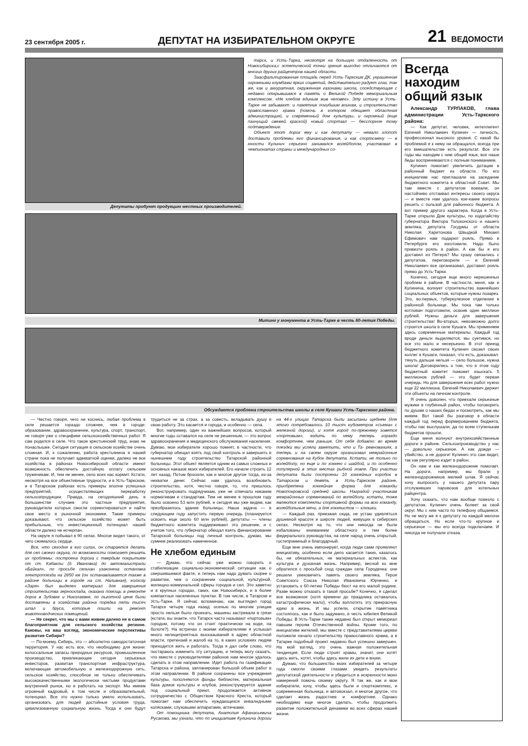23 сентября 2005 г. ДЕПУТАТ НА ИЗБИРАТЕЛЬНОМ ОКРУГЕ 21 ВЕДОМОСТИ
Депутаты пробуют продукцию местных производителей. тарск, и Усть-Тарка, несмотря на большую отдаленность от Новосибирска,с эстетической точки зрения выгодно отличаются от многих других райцентров нашей области.
Заасфальтированная площадь перед Усть-Таркским ДК, украшенная огромными клумбами ярких соцветий, действительно радует глаз, так же, как и аккуратная, окруженная газонами школа, соседствующая с недавно открывшимся в память о Великой Победе мемориальным комплексом. «Не хлебом единым жив человек». Эту истину в Усть-Тарке не забывают: и памятник погибшим воинам, и строительство православного храма (помочь в котором обещает областная администрация), и современный дом культуры, и огромный (еще пахнущий свежей краской) новый спортзал — бесспорное тому подтверждение.
Объект этот дорог ему и как депутату — немало хлопот доставили проблемы его финансирования, и как спортсмену — в юности Кулинич серьезно занимался волейболом, участвовал в чемпионатах страны и международных со-
Митинг у монумента в Усть-Тарке в честь 60-летия Победы.
Обсуждается проблема строительства школы в селе Кушаги Усть-Таркского района.
— Честно говоря, чего ни коснись, любая проблема в селе решается гораздо сложнее, чем в городе: образование, здравоохранение, культура, спорт, транспорт, не говоря уже о специфике сельскохозяйственных работ. Я сам родился в селе. Что такое крестьянский труд, знаю не понаслышке. Сегодня ситуация в сельском хозяйстве очень сложная. И, к сожалению, работа крестьянина в нашей стране пока не получает адекватной оценки, далеко не все хозяйства в районах Новосибирской области имеют возможность обеспечить достойную оплату сельским труженикам. И, тем не менее, село всех нас кормит. Кстати, несмотря на все объективные трудности, и в Усть-Таркском, и в Татарском районах есть примеры вполне успешных предприятий, осуществляющих переработку сельхозпродукции. Правда, на сегодняшний день в большинстве случаев это частные предприятия, руководители которых смогли сориентироваться и найти свое место в рыночной экономике. Такие примеры доказывают, что сельское хозяйство может быть прибыльным, что инвестиционный потенциал нашей области далеко не исчерпан.
На округе я побывал в 90 селах. Многое видел такого, от чего сжималось сердце.
Все, что сегодня в его силах, он старается делать для сел своего округа, по возможности помогает решать их проблемы: построена дорога с твердым покрытием от ст. Кабаклы (д. Ивановка) до автомагистрали «Байкал», по просьбе сельчан узаконена остановка электропоезда на 2850 км (он останавливается также в районе больницы в городе на ст. Наливная), колхозу «Заря» был выделен материал для завершения строительства зерносклада, оказана помощь в ремонте дорог в Зубовке и Николаевке, по льготной цене были доставлены в хозяйства района порядка пяти тысяч шпал и бруса, которые пошли на ремонт животноводческих помещений.
— Не секрет, что мы с вами живем далеко не в самом благоприятном для сельского хозяйства регионе. Каковы, на ваш взгляд, экономические перспективы развития Сибири?
— По-моему, Сибирь, это — абсолютно самодостаточная территория. У нас есть все, что необходимо для жизни: колоссальные запасы природных ресурсов, промышленное производство, привлекающее сегодня серьезных инвесторов, развитая транспортная инфраструктура, включающая автомобильную и железнодорожную сеть, сельское хозяйство, способное не только обеспечивать высококачественными экологически чистыми продуктами внутренний рынок, но и работать на экспорт. Мы имеем огромный кадровый, в том числе и образовательный, потенциал. Все это нужно только умело использовать, организовать для людей достойные условия труда, цивилизованную социальную жизнь. Тогда и они будут трудиться не за страх, а за совесть, вкладывать душу в свою работу. Это касается и города, и особенно — села.
Вот, например, один из важнейших вопросов, который многие годы оставался на селе не решенным, — это вопрос здравоохранения и медицинского обслуживания населения. Думаю, мои избиратели хорошо помнят, в частности, что губернатор обещал взять под свой контроль и завершить в нынешнем году строительство Татарской районной больницы. Этот объект является одним из самых сложных и основных наказов моих избирателей. Его начали строить 12 лет назад. Потом бросили, как и многое другое тогда, из-за нехватки денег. Сейчас нам удалось возобновить строительство, хотя, честно говоря, то, что пришлось реконструировать подрядчикам, уже не отвечало никаким нормативам и стандартам. Тем не менее в прошлом году было освоено 53 млн рублей, и сегодня мы уже видим, как преобразилось здание больницы. Наша задача — в следующем году запустить первую очередь (планируется освоить еще около 60 млн рублей), депутаты — члены бюджетного комитета поддерживают это решение, и с учетом того, что губернатор обещал взять финансирование Татарской больницы под личный контроль, думаю, мы сумеем реализовать намеченное.
Не хлебом единым
— Думаю, что сейчас уже можно говорить о стабилизации социально-экономической ситуации как о свершившемся факте, и теперь нам надо думать скорее о развитии, чем о сохранении социальной, культурной, жилищно-коммунальной сферы городов и сел. Это заметно и в крупных городах, таких, как Новосибирск, и в более компактных населенных пунктах. В том числе, в Татарске и Усть-Тарке. Я сейчас вспоминаю, как выглядел город Татарск четыре года назад: осенью по многим улицам просто нельзя было проехать, машины застревали в грязи (кстати, вы знаете, что Татарск часто называют «портовым» городом, потому что он стоит практически на воде, на болоте?). На встречах с моими избирателями я услышал много нелицеприятных высказываний в адрес областной власти, претензий и жалоб на то, в каких условиях людям приходится жить и работать. Тогда я дал себе слово, что постараюсь изменить эту ситуацию, и теперь могу сказать, что вместе с руководителями районов нам многое удалось сделать в этом направлении. Идет работа по газификации Татарска и района, запланирован большой объем работ в этом направлении. В районе сохранены все учреждения культуры, пополняются фонды библиотек, материальная база домов культуры и клубов, реконструируется здание под социальный приют, продолжается активное сотрудничество с Обществом Красного Креста, который помогает нам обеспечить нуждающихся инвалидными колясками, слуховыми аппаратами, аптечками.
От помощника депутата, Анатолия Афанасьевича Русакова, мы узнали, что по инициативе Кулинича дороги на 44-х улицах Татарска были засыпаны щебнем (для этого потребовалось 10 тысяч кубометров «съема» с железной дороги), и хотя город по-прежнему зовется «портовым», ездить по нему теперь гораздо комфортнее, чем раньше. От себя добавлю: во время поездки мы успели заметить, что и Та- ревнованиях, а теперь и на своем округе организовал межрайонные соревнования на Кубок депутата. Кстати, не только по волейболу, но еще и по хоккею с шайбой, и по особенно популярной в этих местах рыбной ловле. При участии депутата были построены 10 хоккейных коробок в Татарском и девять в Усть-Таркском районе, приобретена хоккейная форма для команды Новопокровской средней школы. Наградой участникам межрайонных соревнований по волейболу, кстати, тоже являются комплекты спортивной формы на всю команду, волейбольные мячи, а для хоккеистов — клюшки.
— Каждый раз, приезжая сюда, не устаю удивляться душевной красоте и широте людей, живущих в сибирских селах. Несмотря на то, что они никогда не были избалованы вниманием областного и тем более федерального руководства, на селе народ очень открытый, гостеприимный и благодарный.
Еще мне очень импонирует, когда люди сами проявляют инициативу, особенно если дело касается таких, казалось бы, не обязательных, не материальных аспектов, как культура и духовная жизнь. Например, весной ко мне обратился с просьбой сход граждан села Городенка: они решили увековечить память своего земляка, Героя Советского Союза Николая Ивановича Юрченко, и установить к 60-летию Победы бюст на его малой родине. Разве можно отказать в такой просьбе? Конечно, я сделал все возможное (хотя времени до праздника оставалось катастрофически мало), чтобы воплотить эту прекрасную идею в жизнь. И мы успели, открытие памятника состоялось, как и было задумано, в честь юбилея Великой Победы. В Усть-Тарке также недавно был открыт мемориал павшим героям Отечественной войны. Кроме того, по инициативе жителей, мы вместе с представителями церкви положили начало строительству православного храма, а в Татарке подобный проект недавно был успешно завершен. На мой взгляд, это очень важная положительная тенденция. Если люди строят храмы, значит, они хотят здесь жить, хотят, чтобы здесь жили их дети и внуки.
Думаю, что большинство моих избирателей за четыре года смогли своими глазами увидеть результаты депутатской деятельности и убедиться в искренности моих намерений помочь своему округу. Я так же, как и мои избиратели, хочу, чтобы здесь были и спорткомплекс, и современная больница, и автовокзал, и многое другое, что сделает жизнь радостнее и комфортнее. Однако необходимо еще многое сделать, чтобы продолжить развитие положительной динамики во всех сферах нашей жизни.
Всегда находим общий язык
Александр ТУРЛАКОВ, глава администрации Усть-Таркского района:
— Как депутат, человек, интеллигент Евгений Николаевич Кулинич — личность, профессионал высокого уровня. С какой бы проблемой я к нему ни обращался, всегда при его вмешательстве есть результат. Все эти годы мы находим с ним общий язык, все наши беды воспринимаются с полным пониманием.
Кулинич помогает увеличить дотации в районный бюджет из области. По его инициативе нас приглашали на заседание бюджетного комитета в областной Совет. Мы там вместе с депутатом воевали, он настойчиво отстаивал интересы своего округа — и вместе нам удалось кое-какие вопросы решить с пользой для районного бюджета. А вот пример другого характера. Когда в Усть-Тарке открыли Дом культуры, по ходатайству губернатора Виктора Толоконского и нашего земляка, депутата Госдумы от области Николая Харитонова Швыдкой Михаил Ефимович нам подарил рояль. Прямо в Петербурге его изготовили. Надо было привезти рояль в район. А как бы я его доставил из Питера? Мы сразу связались с депутатом, переговорили — и Евгений Николаевич все организовал, доставил рояль прямо до Усть-Тарки.
Конечно, сегодня еще много нерешенных проблем в районе. В частности, меня, как и Кулинича, волнует строительство важнейших социальных объектов, которые нужны позарез. Это, во-первых, туберкулезное отделение в районной больнице. Мы пока там только котлован подготовили, освоив один миллион рублей. Нужны деньги для завершения строительства! Во-вторых, невозможно долго строится школа в селе Кушаги. Мы применяем здесь современные материалы. Каждый год вроде деньги выделяются, мы суетимся, но все это мало и несерьезно. В этот приезд бюджетного комитета Кулинич свозил своих коллег в Кушаги, показал, что есть, доказывал: тянуть дальше нельзя — село большое, нужна школа! Договорились о том, что в этом году бюджетный комитет поможет изыскать 5 миллионов рублей — это будет первая очередь. Но для завершения всех работ нужно еще 22 миллиона. Евгений Николаевич держит эти объекты на личном контроле.
Я очень доволен, что приехали серьезные мужики в глубинный район, чтобы поговорить по душам о наших бедах и посмотреть, как мы живем. Вот такой бы разговор в области каждый год перед формированием бюджета, чтобы нас выслушали, да по всем ступенькам бюджетов прошли.
Еще меня волнуют внутрихозяйственные дороги в районе. Сельхозпроизводство у нас — довольно серьезное. А как дожди — убийство, а не дороги! Кулинич это сам видит, так как регулярно ездит в район.
Он нам и как железнодорожник помогает. На дороги, например, мы брали у железнодорожников мелкий шлак. Я сейчас хочу выпросить у нашего депутата пару отслуживших паровозов для котельных райцентра.
Хочу сказать, что нам вообще повезло с депутатом. Кулинич очень болеет за свой округ. Мы с ним часто по телефону общаемся. Но не могу же я к депутату по каждой мелочи обращаться. Но если что-то крупное и серьезное — мы его всегда подключаем. И никогда не получали отказа.